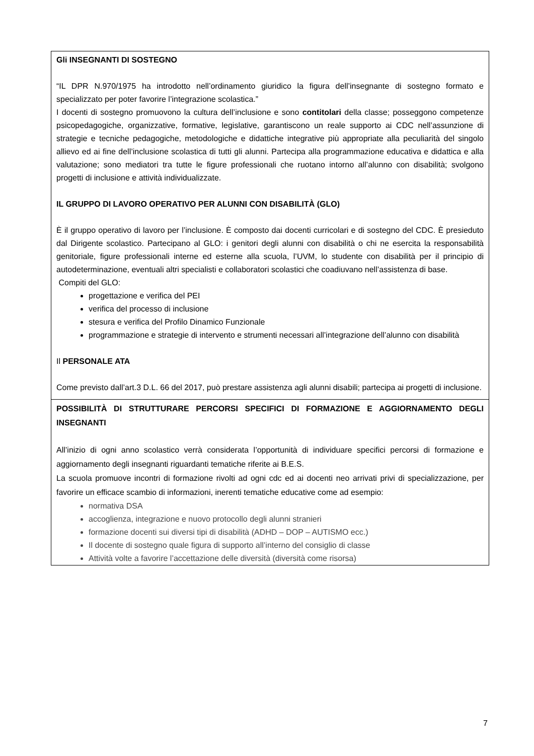| Gli INSEGNANTI DI SOSTEGNO “IL DPR N.970/1975 ha introdotto nell’ordinamento giuridico la figura dell’insegnante di sostegno formato e specializzato per poter favorire l’integrazione scolastica.” I docenti di sostegno promuovono la cultura dell’inclusione e sono contitolari della classe; posseggono competenze psicopedagogiche, organizzative, formative, legislative, garantiscono un reale supporto ai CDC nell’assunzione di strategie e tecniche pedagogiche, metodologiche e didattiche integrative più appropriate alla peculiarità del singolo allievo ed ai fine dell’inclusione scolastica di tutti gli alunni. Partecipa alla programmazione educativa e didattica e alla valutazione; sono mediatori tra tutte le figure professionali che ruotano intorno all’alunno con disabilità; svolgono progetti di inclusione e attività individualizzate. IL GRUPPO DI LAVORO OPERATIVO PER ALUNNI CON DISABILITÀ (GLO) È il gruppo operativo di lavoro per l’inclusione. È composto dai docenti curricolari e di sostegno del CDC. È presieduto dal Dirigente scolastico. Partecipano al GLO: i genitori degli alunni con disabilità o chi ne esercita la responsabilità genitoriale, figure professionali interne ed esterne alla scuola, l’UVM, lo studente con disabilità per il principio di autodeterminazione, eventuali altri specialisti e collaboratori scolastici che coadiuvano nell’assistenza di base. Compiti del GLO: progettazione e verifica del PEI verifica del processo di inclusione stesura e verifica del Profilo Dinamico Funzionale programmazione e strategie di intervento e strumenti necessari all’integrazione dell’alunno con disabilità Il PERSONALE ATA Come previsto dall’art.3 D.L. 66 del 2017, può prestare assistenza agli alunni disabili; partecipa ai progetti di inclusione. |
| POSSIBILITÀ DI STRUTTURARE PERCORSI SPECIFICI DI FORMAZIONE E AGGIORNAMENTO DEGLI INSEGNANTI All’inizio di ogni anno scolastico verrà considerata l’opportunità di individuare specifici percorsi di formazione e aggiornamento degli insegnanti riguardanti tematiche riferite ai B.E.S. La scuola promuove incontri di formazione rivolti ad ogni cdc ed ai docenti neo arrivati privi di specializzazione, per favorire un efficace scambio di informazioni, inerenti tematiche educative come ad esempio: normativa DSA accoglienza, integrazione e nuovo protocollo degli alunni stranieri formazione docenti sui diversi tipi di disabilità (ADHD – DOP – AUTISMO ecc.) Il docente di sostegno quale figura di supporto all’interno del consiglio di classe Attività volte a favorire l’accettazione delle diversità (diversità come risorsa) |
7